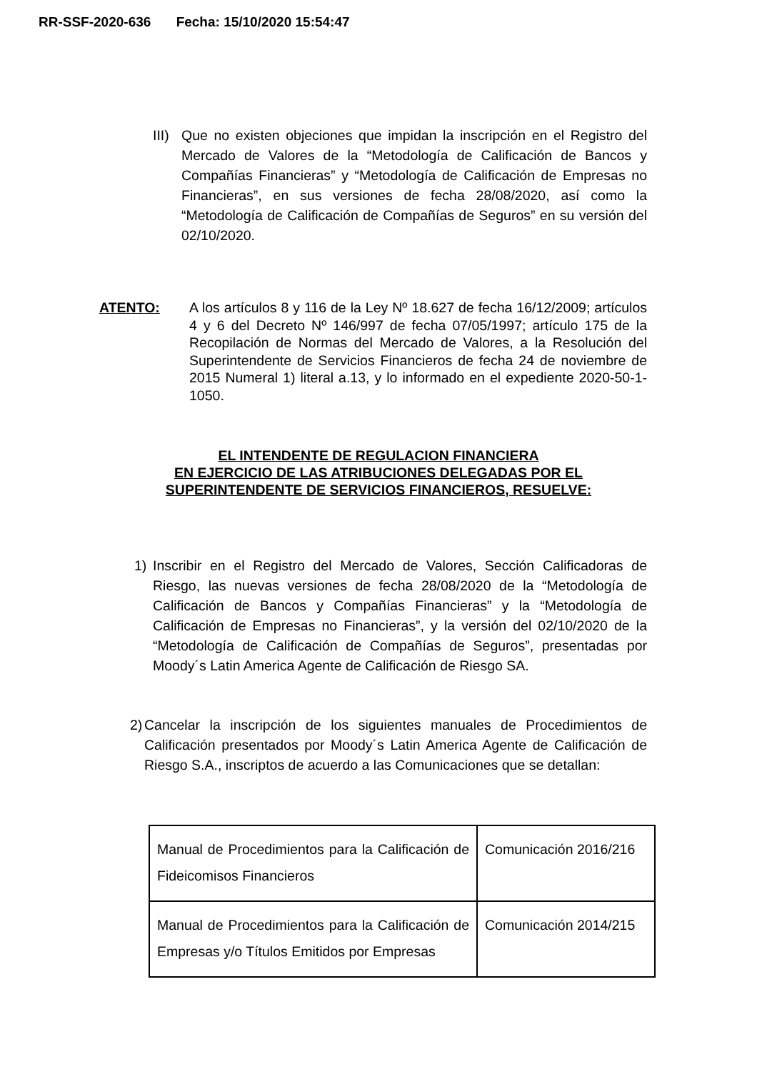RR-SSF-2020-636 Fecha: 15/10/2020 15:54:47
III)
Que no existen objeciones que impidan la inscripción en el Registro del Mercado de Valores de la “Metodología de Calificación de Bancos y Compañías Financieras” y “Metodología de Calificación de Empresas no Financieras”, en sus versiones de fecha 28/08/2020, así como la “Metodología de Calificación de Compañías de Seguros” en su versión del 02/10/2020.
ATENTO: A los artículos 8 y 116 de la Ley Nº 18.627 de fecha 16/12/2009; artículos 4 y 6 del Decreto Nº 146/997 de fecha 07/05/1997; artículo 175 de la Recopilación de Normas del Mercado de Valores, a la Resolución del Superintendente de Servicios Financieros de fecha 24 de noviembre de 2015 Numeral 1) literal a.13, y lo informado en el expediente 2020-50-1-1050.
EL INTENDENTE DE REGULACION FINANCIERA
EN EJERCICIO DE LAS ATRIBUCIONES DELEGADAS POR EL
SUPERINTENDENTE DE SERVICIOS FINANCIEROS, RESUELVE:
1) Inscribir en el Registro del Mercado de Valores, Sección Calificadoras de Riesgo, las nuevas versiones de fecha 28/08/2020 de la “Metodología de Calificación de Bancos y Compañías Financieras” y la “Metodología de Calificación de Empresas no Financieras”, y la versión del 02/10/2020 de la “Metodología de Calificación de Compañías de Seguros”, presentadas por Moody´s Latin America Agente de Calificación de Riesgo SA.
2)
Cancelar la inscripción de los siguientes manuales de Procedimientos de Calificación presentados por Moody´s Latin America Agente de Calificación de Riesgo S.A., inscriptos de acuerdo a las Comunicaciones que se detallan:
| Manual de Procedimientos para la Calificación de Fideicomisos Financieros | Comunicación 2016/216 |
| Manual de Procedimientos para la Calificación de Empresas y/o Títulos Emitidos por Empresas | Comunicación 2014/215 |